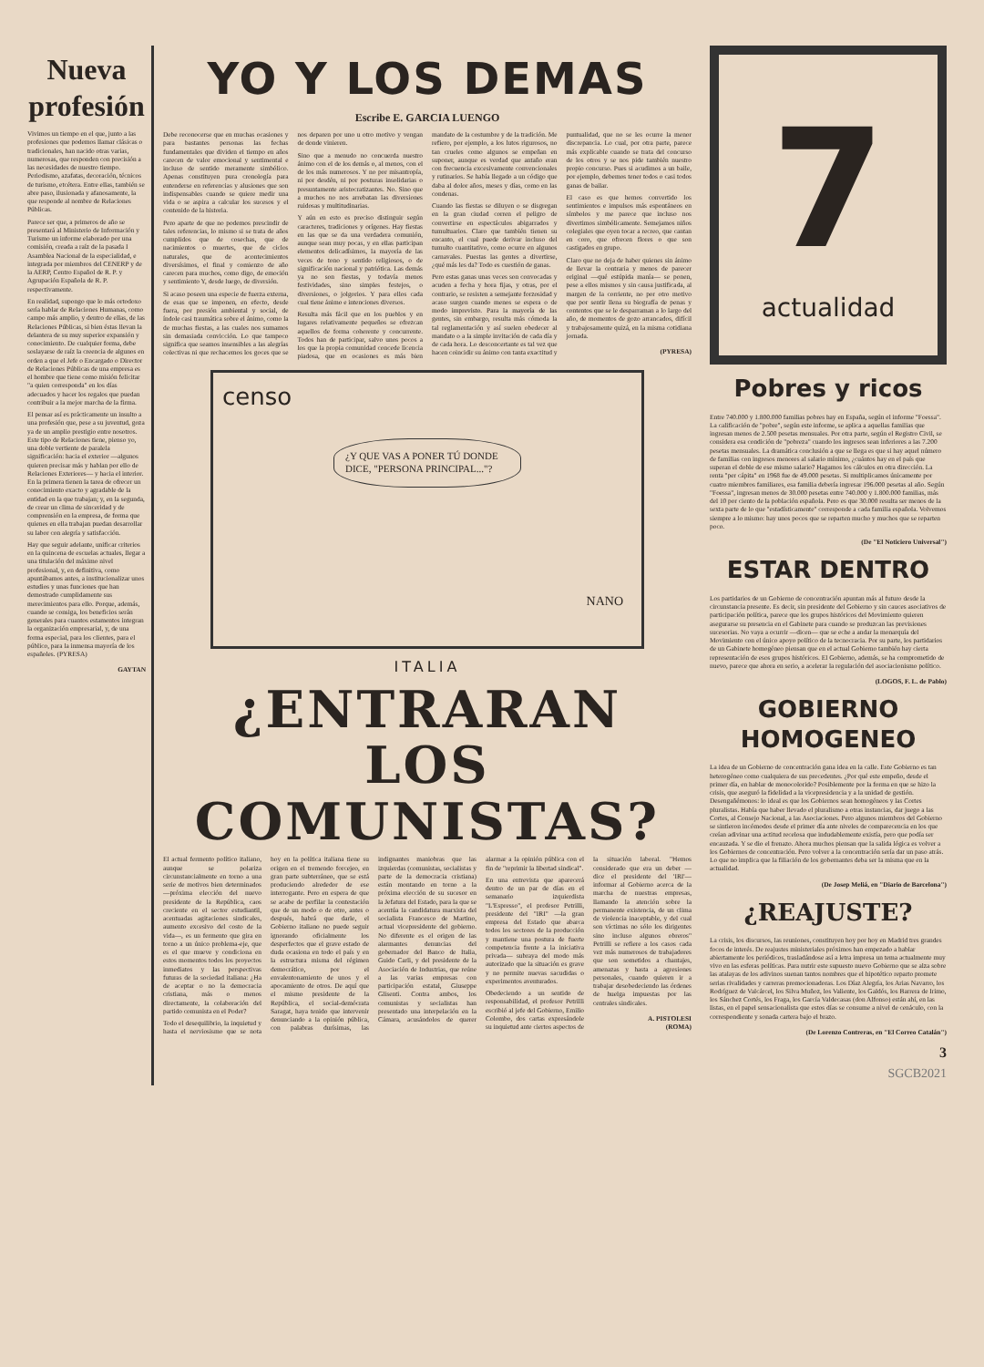Nueva profesión
Vivimos un tiempo en el que, junto a las profesiones que podemos llamar clásicas o tradicionales, han nacido otras varias, numerosas, que responden con precisión a las necesidades de nuestro tiempo. Periodismo, azafatas, decoración, técnicos de turismo, etcétera. Entre ellas, también se abre paso, ilusionada y afanosamente, la que responde al nombre de Relaciones Públicas.
Parece ser que, a primeros de año se presentará al Ministerio de Información y Turismo un informe elaborado por una comisión, creada a raíz de la pasada I Asamblea Nacional de la especialidad, e integrada por miembros del CENERP y de la AERP, Centro Español de R. P. y Agrupación Española de R. P. respectivamente.
En realidad, supongo que lo más ortodoxo sería hablar de Relaciones Humanas, como campo más amplio, y dentro de ellas, de las Relaciones Públicas, si bien éstas llevan la delantera de su muy superior expansión y conocimiento. De cualquier forma, debe soslayarse de raíz la creencia de algunos en orden a que el Jefe o Encargado o Director de Relaciones Públicas de una empresa es el hombre que tiene como misión felicitar "a quien corresponda" en los días adecuados y hacer los regalos que puedan contribuir a la mejor marcha de la firma.
El pensar así es prácticamente un insulto a una profesión que, pese a su juventud, goza ya de un amplio prestigio entre nosotros. Este tipo de Relaciones tiene, pienso yo, una doble vertiente de paralela significación: hacia el exterior —algunos quieren precisar más y hablan por ello de Relaciones Exteriores— y hacia el interior. En la primera tienen la tarea de ofrecer un conocimiento exacto y agradable de la entidad en la que trabajan; y, en la segunda, de crear un clima de sinceridad y de comprensión en la empresa, de forma que quienes en ella trabajan puedan desarrollar su labor con alegría y satisfacción.
Hay que seguir adelante, unificar criterios en la quincena de escuelas actuales, llegar a una titulación del máximo nivel profesional, y, en definitiva, como apuntábamos antes, a institucionalizar unos estudios y unas funciones que han demostrado cumplidamente sus merecimientos para ello. Porque, además, cuando se consiga, los beneficios serán generales para cuantos estamentos integran la organización empresarial, y, de una forma especial, para los clientes, para el público, para la inmensa mayoría de los españoles. (PYRESA)
GAYTAN
YO Y LOS DEMAS
Escribe E. GARCIA LUENGO
Debe reconocerse que en muchas ocasiones y para bastantes personas las fechas fundamentales que dividen el tiempo en años carecen de valor emocional y sentimental e incluso de sentido meramente simbólico. Apenas constituyen pura cronología para entenderse en referencias y alusiones que son indispensables cuando se quiere medir una vida o se aspira a calcular los sucesos y el contenido de la historia.
Pero aparte de que no podemos prescindir de tales referencias, lo mismo si se trata de años cumplidos que de cosechas, que de nacimientos o muertes, que de ciclos naturales, que de acontecimientos diversísimos, el final y comienzo de año carecen para muchos, como digo, de emoción y sentimiento Y, desde luego, de diversión.
Si acaso poseen una especie de fuerza externa, de esas que se imponen, en efecto, desde fuera, por presión ambiental y social, de índole casi traumática sobre el ánimo, como la de muchas fiestas, a las cuales nos sumamos sin demasiada convicción. Lo que tampoco significa que seamos insensibles a las alegrías colectivas ni que rechacemos los goces que se nos deparen por uno u otro motivo y vengan de donde vinieren.
Sino que a menudo no concuerda nuestro ánimo con el de los demás o, al menos, con el de los más numerosos. Y no por misantropía, ni por desdén, ni por posturas insolidarias o presuntamente aristocratizantes. No. Sino que a muchos no nos arrebatan las diversiones ruidosas y multitudinarias.
Y aún en esto es preciso distinguir según caracteres, tradiciones y orígenes. Hay fiestas en las que se da una verdadera comunión, aunque sean muy pocas, y en ellas participan elementos delicadísimos, la mayoría de las veces de tono y sentido religiosos, o de significación nacional y patriótica. Las demás ya no son fiestas, y todavía menos festividades, sino simples festejos, o diversiones, o jolgorios. Y para ellos cada cual tiene ánimo e intenciones diversos.
Resulta más fácil que en los pueblos y en lugares relativamente pequeños se ofrezcan aquellos de forma coherente y concurrente. Todos han de participar, salvo unos pocos a los que la propia comunidad concede licencia piadosa, que en ocasiones es más bien mandato de la costumbre y de la tradición. Me refiero, por ejemplo, a los lutos rigurosos, no tan crueles como algunos se empeñan en suponer, aunque es verdad que antaño eran con frecuencia excesivamente convencionales y rutinarios. Se había llegado a un código que daba al dolor años, meses y días, como en las condenas.
Cuando las fiestas se diluyen o se disgregan en la gran ciudad corren el peligro de convertirse en espectáculos abigarrados y tumultuarios. Claro que también tienen su encanto, el cual puede derivar incluso del tumulto cuantitativo, como ocurre en algunos carnavales. Puestas las gentes a divertirse, ¿qué más les da? Todo es cuestión de ganas.
Pero estas ganas unas veces son convocadas y acuden a fecha y hora fijas, y otras, por el contrario, se resisten a semejante forzosidad y acaso surgen cuando menos se espera o de modo imprevisto. Para la mayoría de las gentes, sin embargo, resulta más cómoda la tal reglamentación y así suelen obedecer al mandato o a la simple invitación de cada día y de cada hora. Lo desconcertante es tal vez que hacen coincidir su ánimo con tanta exactitud y puntualidad, que no se les ocurre la menor discrepancia. Lo cual, por otra parte, parece más explicable cuando se trata del concurso de los otros y se nos pide también nuestro propio concurso. Pues si acudimos a un baile, por ejemplo, debemos tener todos o casi todos ganas de bailar.
El caso es que hemos convertido los sentimientos e impulsos más espontáneos en símbolos y me parece que incluso nos divertimos simbólicamente. Semejamos niños colegiales que oyen tocar a recreo, que cantan en coro, que ofrecen flores o que son castigados en grupo.
Claro que no deja de haber quienes sin ánimo de llevar la contraria y menos de parecer original —qué estúpida manía— se ponen, pese a ellos mismos y sin causa justificada, al margen de la corriente, no por otro motivo que por sentir llena su biografía de penas y contentos que se le desparraman a lo largo del año, de momentos de gozo arrancados, difícil y trabajosamente quizá, en la misma cotidiana jornada.
(PYRESA)
censo
¿Y QUE VAS A PONER TÚ DONDE DICE, "PERSONA PRINCIPAL..."?
NANO
ITALIA
¿ENTRARAN LOS COMUNISTAS?
El actual fermento político italiano, aunque se polariza circunstancialmente en torno a una serie de motivos bien determinados —próxima elección del nuevo presidente de la República, caos creciente en el sector estudiantil, acentuadas agitaciones sindicales, aumento excesivo del costo de la vida—, es un fermento que gira en torno a un único problema-eje, que es el que mueve y condiciona en estos momentos todos los proyectos inmediatos y las perspectivas futuras de la sociedad italiana: ¿Ha de aceptar o no la democracia cristiana, más o menos directamente, la colaboración del partido comunista en el Poder?
Todo el desequilibrio, la inquietud y hasta el nerviosismo que se nota hoy en la política italiana tiene su origen en el tremendo forcejeo, en gran parte subterráneo, que se está produciendo alrededor de ese interrogante. Pero en espera de que se acabe de perfilar la contestación que de un modo o de otro, antes o después, habrá que darle, el Gobierno italiano no puede seguir ignorando oficialmente los desperfectos que el grave estado de duda ocasiona en todo el país y en la estructura misma del régimen democrático, por el envalentonamiento de unos y el apocamiento de otros. De aquí que el mismo presidente de la República, el social-demócrata Saragat, haya tenido que intervenir denunciando a la opinión pública, con palabras durísimas, las indignantes maniobras que las izquierdas (comunistas, socialistas y parte de la democracia cristiana) están montando en torno a la próxima elección de su sucesor en la Jefatura del Estado, para la que se acentúa la candidatura marxista del socialista Francesco de Martino, actual vicepresidente del gobierno. No diferente es el origen de las alarmantes denuncias del gobernador del Banco de Italia, Guido Carli, y del presidente de la Asociación de Industrias, que reúne a las varias empresas con participación estatal, Giuseppe Glisenti. Contra ambos, los comunistas y socialistas han presentado una interpelación en la Cámara, acusándolos de querer alarmar a la opinión pública con el fin de "reprimir la libertad sindical".
En una entrevista que aparecerá dentro de un par de días en el semanario izquierdista "L'Espresso", el profesor Petrilli, presidente del "IRI" —la gran empresa del Estado que abarca todos los sectores de la producción y mantiene una postura de fuerte competencia frente a la iniciativa privada— subraya del modo más autorizado que la situación es grave y no permite nuevas sacudidas o experimentos aventurados.
Obedeciendo a un sentido de responsabilidad, el profesor Petrilli escribió al jefe del Gobierno, Emilio Colombo, dos cartas expresándole su inquietud ante ciertos aspectos de la situación laboral. "Hemos considerado que era un deber —dice el presidente del 'IRI'— informar al Gobierno acerca de la marcha de nuestras empresas, llamando la atención sobre la permanente existencia, de un clima de violencia inaceptable, y del cual son víctimas no sólo los dirigentes sino incluso algunos obreros" Petrilli se refiere a los casos cada vez más numerosos de trabajadores que son sometidos a chantajes, amenazas y hasta a agresiones personales, cuando quieren ir a trabajar desobedeciendo las órdenes de huelga impuestas por las centrales sindicales.
A. PISTOLESI
(ROMA)
7
actualidad
Pobres y ricos
Entre 740.000 y 1.800.000 familias pobres hay en España, según el informe "Foessa". La calificación de "pobre", según este informe, se aplica a aquellas familias que ingresan menos de 2.500 pesetas mensuales. Por otra parte, según el Registro Civil, se considera esa condición de "pobreza" cuando los ingresos sean inferiores a las 7.200 pesetas mensuales. La dramática conclusión a que se llega es que si hay aquel número de familias con ingresos menores al salario mínimo, ¿cuántos hay en el país que superan el doble de ese mismo salario? Hagamos los cálculos en otra dirección. La renta "per cápita" en 1968 fue de 49.000 pesetas. Si multiplicamos únicamente por cuatro miembros familiares, esa familia debería ingresar 196.000 pesetas al año. Según "Foessa", ingresan menos de 30.000 pesetas entre 740.000 y 1.800.000 familias, más del 10 por ciento de la población española. Pero es que 30.000 resulta ser menos de la sexta parte de lo que "estadísticamente" corresponde a cada familia española. Volvemos siempre a lo mismo: hay unos pocos que se reparten mucho y muchos que se reparten poco.
(De "El Noticiero Universal")
ESTAR DENTRO
Los partidarios de un Gobierno de concentración apuntan más al futuro desde la circunstancia presente. Es decir, sin presidente del Gobierno y sin cauces asociativos de participación política, parece que los grupos históricos del Movimiento quieren asegurarse su presencia en el Gabinete para cuando se produzcan las previsiones sucesorias. No vaya a ocurrir —dicen— que se eche a andar la monarquía del Movimiento con el único apoyo político de la tecnocracia. Por su parte, los partidarios de un Gabinete homogéneo piensan que en el actual Gobierno también hay cierta representación de esos grupos históricos. El Gobierno, además, se ha comprometido de nuevo, parece que ahora en serio, a acelerar la regulación del asociacionismo político.
(LOGOS, F. L. de Pablo)
GOBIERNO HOMOGENEO
La idea de un Gobierno de concentración gana idea en la calle. Este Gobierno es tan heterogéneo como cualquiera de sus precedentes. ¿Por qué este empeño, desde el primer día, en hablar de monocolorido? Posiblemente por la forma en que se hizo la crisis, que aseguró la fidelidad a la vicepresidencia y a la unidad de gestión. Desengañémonos: lo ideal es que los Gobiernos sean homogéneos y las Cortes pluralistas. Había que haber llevado el pluralismo a otras instancias, dar juego a las Cortes, al Consejo Nacional, a las Asociaciones. Pero algunos miembros del Gobierno se sintieron incómodos desde el primer día ante niveles de comparecencia en los que creían adivinar una actitud recelosa que indudablemente existía, pero que podía ser encauzada. Y se dio el frenazo. Ahora muchos piensan que la salida lógica es volver a los Gobiernos de concentración. Pero volver a la concentración sería dar un paso atrás. Lo que no implica que la filiación de los gobernantes deba ser la misma que en la actualidad.
(De Josep Meliá, en "Diario de Barcelona")
¿REAJUSTE?
La crisis, los discursos, las reuniones, constituyen hoy por hoy en Madrid tres grandes focos de interés. De reajustes ministeriales próximos han empezado a hablar abiertamente los periódicos, trasladándose así a letra impresa un tema actualmente muy vivo en las esferas políticas. Para nutrir este supuesto nuevo Gobierno que se alza sobre las atalayas de los adivinos suenan tantos nombres que el hipotético reparto promete serias rivalidades y carreras promocionadoras. Los Díaz Alegría, los Arias Navarro, los Rodríguez de Valcárcel, los Silva Muñoz, los Valiente, los Galdós, los Barrera de Irimo, los Sánchez Cortés, los Fraga, los García Valdecasas (don Alfonso) están ahí, en las listas, en el papel sensacionalista que estos días se consume a nivel de cenáculo, con la correspondiente y sonada cartera bajo el brazo.
(De Lorenzo Contreras, en "El Correo Catalán")
3
SGCB2021